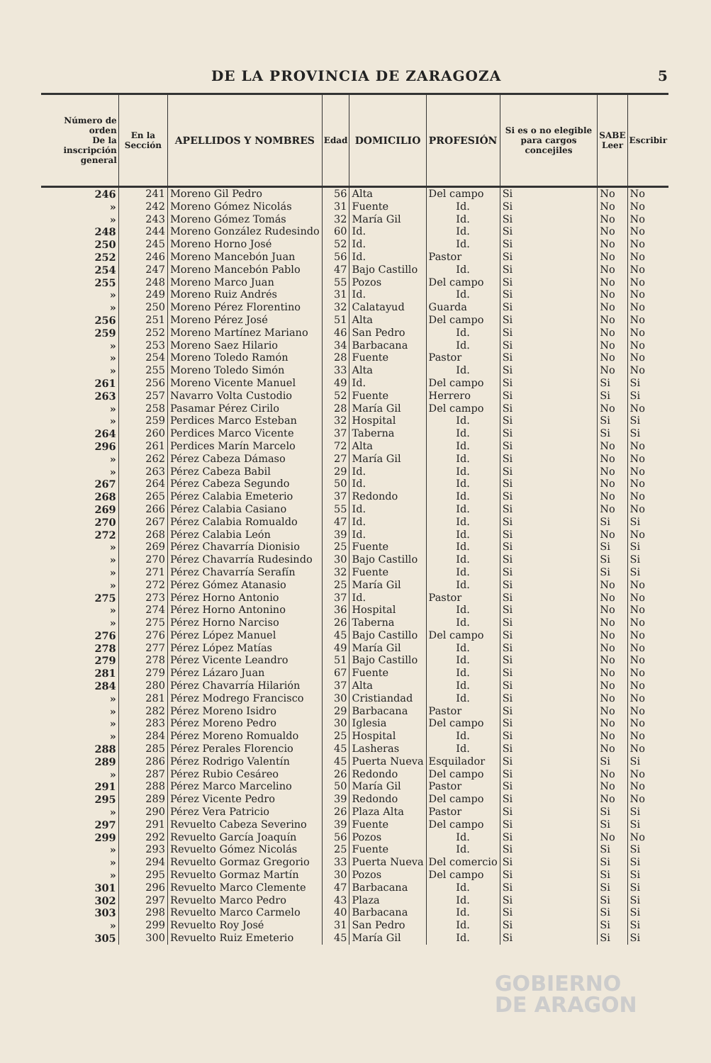DE LA PROVINCIA DE ZARAGOZA 5
| Número de orden De la inscripción general | En la Sección | APELLIDOS Y NOMBRES | Edad | DOMICILIO | PROFESIÓN | Si es o no elegible para cargos concejiles | SABE Leer | Escribir |
| --- | --- | --- | --- | --- | --- | --- | --- | --- |
| 246 | 241 | Moreno Gil Pedro | 56 | Alta | Del campo | Si | No | No |
| » | 242 | Moreno Gómez Nicolás | 31 | Fuente | Id. | Si | No | No |
| » | 243 | Moreno Gómez Tomás | 32 | María Gil | Id. | Si | No | No |
| 248 | 244 | Moreno González Rudesindo | 60 | Id. | Id. | Si | No | No |
| 250 | 245 | Moreno Horno José | 52 | Id. | Id. | Si | No | No |
| 252 | 246 | Moreno Mancebón Juan | 56 | Id. | Pastor | Si | No | No |
| 254 | 247 | Moreno Mancebón Pablo | 47 | Bajo Castillo | Id. | Si | No | No |
| 255 | 248 | Moreno Marco Juan | 55 | Pozos | Del campo | Si | No | No |
| » | 249 | Moreno Ruiz Andrés | 31 | Id. | Id. | Si | No | No |
| » | 250 | Moreno Pérez Florentino | 32 | Calatayud | Guarda | Si | No | No |
| 256 | 251 | Moreno Pérez José | 51 | Alta | Del campo | Si | No | No |
| 259 | 252 | Moreno Martínez Mariano | 46 | San Pedro | Id. | Si | No | No |
| » | 253 | Moreno Saez Hilario | 34 | Barbacana | Id. | Si | No | No |
| » | 254 | Moreno Toledo Ramón | 28 | Fuente | Pastor | Si | No | No |
| » | 255 | Moreno Toledo Simón | 33 | Alta | Id. | Si | No | No |
| 261 | 256 | Moreno Vicente Manuel | 49 | Id. | Del campo | Si | Si | Si |
| 263 | 257 | Navarro Volta Custodio | 52 | Fuente | Herrero | Si | Si | Si |
| » | 258 | Pasamar Pérez Cirilo | 28 | María Gil | Del campo | Si | No | No |
| » | 259 | Perdices Marco Esteban | 32 | Hospital | Id. | Si | Si | Si |
| 264 | 260 | Perdices Marco Vicente | 37 | Taberna | Id. | Si | Si | Si |
| 296 | 261 | Perdices Marín Marcelo | 72 | Alta | Id. | Si | No | No |
| » | 262 | Pérez Cabeza Dámaso | 27 | María Gil | Id. | Si | No | No |
| » | 263 | Pérez Cabeza Babil | 29 | Id. | Id. | Si | No | No |
| 267 | 264 | Pérez Cabeza Segundo | 50 | Id. | Id. | Si | No | No |
| 268 | 265 | Pérez Calabia Emeterio | 37 | Redondo | Id. | Si | No | No |
| 269 | 266 | Pérez Calabia Casiano | 55 | Id. | Id. | Si | No | No |
| 270 | 267 | Pérez Calabia Romualdo | 47 | Id. | Id. | Si | Si | Si |
| 272 | 268 | Pérez Calabia León | 39 | Id. | Id. | Si | No | No |
| » | 269 | Pérez Chavarría Dionisio | 25 | Fuente | Id. | Si | Si | Si |
| » | 270 | Pérez Chavarría Rudesindo | 30 | Bajo Castillo | Id. | Si | Si | Si |
| » | 271 | Pérez Chavarría Serafín | 32 | Fuente | Id. | Si | Si | Si |
| » | 272 | Pérez Gómez Atanasio | 25 | María Gil | Id. | Si | No | No |
| 275 | 273 | Pérez Horno Antonio | 37 | Id. | Pastor | Si | No | No |
| » | 274 | Pérez Horno Antonino | 36 | Hospital | Id. | Si | No | No |
| » | 275 | Pérez Horno Narciso | 26 | Taberna | Id. | Si | No | No |
| 276 | 276 | Pérez López Manuel | 45 | Bajo Castillo | Del campo | Si | No | No |
| 278 | 277 | Pérez López Matías | 49 | María Gil | Id. | Si | No | No |
| 279 | 278 | Pérez Vicente Leandro | 51 | Bajo Castillo | Id. | Si | No | No |
| 281 | 279 | Pérez Lázaro Juan | 67 | Fuente | Id. | Si | No | No |
| 284 | 280 | Pérez Chavarría Hilarión | 37 | Alta | Id. | Si | No | No |
| » | 281 | Pérez Modrego Francisco | 30 | Cristiandad | Id. | Si | No | No |
| » | 282 | Pérez Moreno Isidro | 29 | Barbacana | Pastor | Si | No | No |
| » | 283 | Pérez Moreno Pedro | 30 | Iglesia | Del campo | Si | No | No |
| » | 284 | Pérez Moreno Romualdo | 25 | Hospital | Id. | Si | No | No |
| 288 | 285 | Pérez Perales Florencio | 45 | Lasheras | Id. | Si | No | No |
| 289 | 286 | Pérez Rodrigo Valentín | 45 | Puerta Nueva | Esquilador | Si | Si | Si |
| » | 287 | Pérez Rubio Cesáreo | 26 | Redondo | Del campo | Si | No | No |
| 291 | 288 | Pérez Marco Marcelino | 50 | María Gil | Pastor | Si | No | No |
| 295 | 289 | Pérez Vicente Pedro | 39 | Redondo | Del campo | Si | No | No |
| » | 290 | Pérez Vera Patricio | 26 | Plaza Alta | Pastor | Si | Si | Si |
| 297 | 291 | Revuelto Cabeza Severino | 39 | Fuente | Del campo | Si | Si | Si |
| 299 | 292 | Revuelto García Joaquín | 56 | Pozos | Id. | Si | No | No |
| » | 293 | Revuelto Gómez Nicolás | 25 | Fuente | Id. | Si | Si | Si |
| » | 294 | Revuelto Gormaz Gregorio | 33 | Puerta Nueva | Del comercio | Si | Si | Si |
| » | 295 | Revuelto Gormaz Martín | 30 | Pozos | Del campo | Si | Si | Si |
| 301 | 296 | Revuelto Marco Clemente | 47 | Barbacana | Id. | Si | Si | Si |
| 302 | 297 | Revuelto Marco Pedro | 43 | Plaza | Id. | Si | Si | Si |
| 303 | 298 | Revuelto Marco Carmelo | 40 | Barbacana | Id. | Si | Si | Si |
| » | 299 | Revuelto Roy José | 31 | San Pedro | Id. | Si | Si | Si |
| 305 | 300 | Revuelto Ruiz Emeterio | 45 | María Gil | Id. | Si | Si | Si |
GOBIERNO
DE ARAGON